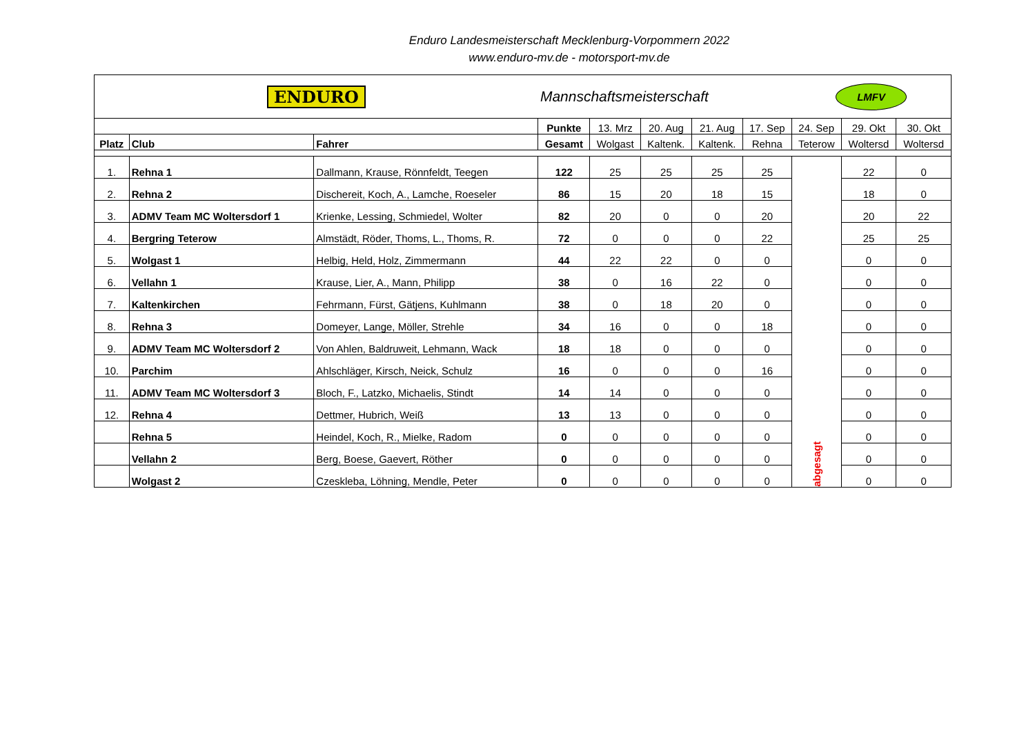Enduro Landesmeisterschaft Mecklenburg-Vorpommern 2022
www.enduro-mv.de - motorsport-mv.de
| ENDURO | | | Mannschaftsmeisterschaft | | | | | LMFV | | |
| | | | Punkte | 13. Mrz | 20. Aug | 21. Aug | 17. Sep | 24. Sep | 29. Okt | 30. Okt |
| Platz | Club | Fahrer | Gesamt | Wolgast | Kaltenk. | Kaltenk. | Rehna | Teterow | Woltersd | Woltersd |
| 1. | Rehna 1 | Dallmann, Krause, Rönnfeldt, Teegen | 122 | 25 | 25 | 25 | 25 | abgesagt | 22 | 0 |
| 2. | Rehna 2 | Dischereit, Koch, A., Lamche, Roeseler | 86 | 15 | 20 | 18 | 15 | | 18 | 0 |
| 3. | ADMV Team MC Woltersdorf 1 | Krienke, Lessing, Schmiedel, Wolter | 82 | 20 | 0 | 0 | 20 | | 20 | 22 |
| 4. | Bergring Teterow | Almstädt, Röder, Thoms, L., Thoms, R. | 72 | 0 | 0 | 0 | 22 | | 25 | 25 |
| 5. | Wolgast 1 | Helbig, Held, Holz, Zimmermann | 44 | 22 | 22 | 0 | 0 | | 0 | 0 |
| 6. | Vellahn 1 | Krause, Lier, A., Mann, Philipp | 38 | 0 | 16 | 22 | 0 | | 0 | 0 |
| 7. | Kaltenkirchen | Fehrmann, Fürst, Gätjens, Kuhlmann | 38 | 0 | 18 | 20 | 0 | | 0 | 0 |
| 8. | Rehna 3 | Domeyer, Lange, Möller, Strehle | 34 | 16 | 0 | 0 | 18 | | 0 | 0 |
| 9. | ADMV Team MC Woltersdorf 2 | Von Ahlen, Baldruweit, Lehmann, Wack | 18 | 18 | 0 | 0 | 0 | | 0 | 0 |
| 10. | Parchim | Ahlschläger, Kirsch, Neick, Schulz | 16 | 0 | 0 | 0 | 16 | | 0 | 0 |
| 11. | ADMV Team MC Woltersdorf 3 | Bloch, F., Latzko, Michaelis, Stindt | 14 | 14 | 0 | 0 | 0 | | 0 | 0 |
| 12. | Rehna 4 | Dettmer, Hubrich, Weiß | 13 | 13 | 0 | 0 | 0 | | 0 | 0 |
| | Rehna 5 | Heindel, Koch, R., Mielke, Radom | 0 | 0 | 0 | 0 | 0 | | 0 | 0 |
| | Vellahn 2 | Berg, Boese, Gaevert, Röther | 0 | 0 | 0 | 0 | 0 | | 0 | 0 |
| | Wolgast 2 | Czeskleba, Löhning, Mendle, Peter | 0 | 0 | 0 | 0 | 0 | | 0 | 0 |